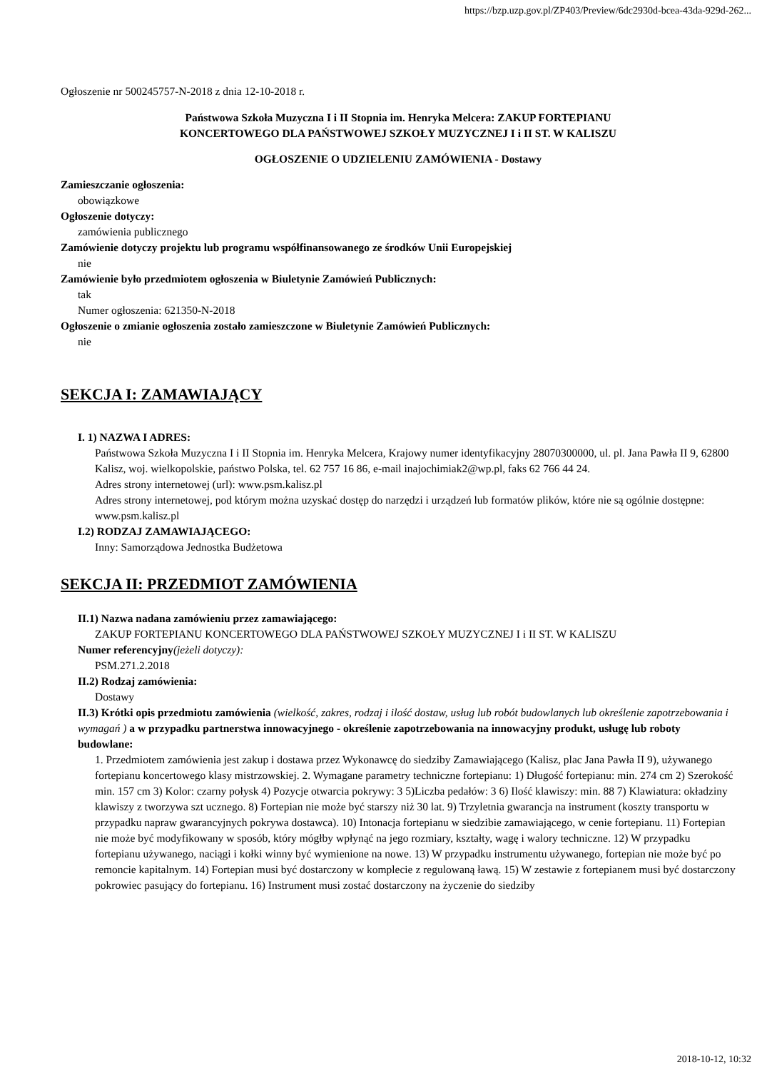https://bzp.uzp.gov.pl/ZP403/Preview/6dc2930d-bcea-43da-929d-262...
Ogłoszenie nr 500245757-N-2018 z dnia 12-10-2018 r.
Państwowa Szkoła Muzyczna I i II Stopnia im. Henryka Melcera: ZAKUP FORTEPIANU
KONCERTOWEGO DLA PAŃSTWOWEJ SZKOŁY MUZYCZNEJ I i II ST. W KALISZU
OGŁOSZENIE O UDZIELENIU ZAMÓWIENIA - Dostawy
Zamieszczanie ogłoszenia:
obowiązkowe
Ogłoszenie dotyczy:
zamówienia publicznego
Zamówienie dotyczy projektu lub programu współfinansowanego ze środków Unii Europejskiej
nie
Zamówienie było przedmiotem ogłoszenia w Biuletynie Zamówień Publicznych:
tak
Numer ogłoszenia: 621350-N-2018
Ogłoszenie o zmianie ogłoszenia zostało zamieszczone w Biuletynie Zamówień Publicznych:
nie
SEKCJA I: ZAMAWIAJĄCY
I. 1) NAZWA I ADRES:
Państwowa Szkoła Muzyczna I i II Stopnia im. Henryka Melcera, Krajowy numer identyfikacyjny 28070300000, ul. pl. Jana Pawła II 9, 62800 Kalisz, woj. wielkopolskie, państwo Polska, tel. 62 757 16 86, e-mail inajochimiak2@wp.pl, faks 62 766 44 24.
Adres strony internetowej (url): www.psm.kalisz.pl
Adres strony internetowej, pod którym można uzyskać dostęp do narzędzi i urządzeń lub formatów plików, które nie są ogólnie dostępne:
www.psm.kalisz.pl
I.2) RODZAJ ZAMAWIAJĄCEGO:
Inny: Samorządowa Jednostka Budżetowa
SEKCJA II: PRZEDMIOT ZAMÓWIENIA
II.1) Nazwa nadana zamówieniu przez zamawiającego:
ZAKUP FORTEPIANU KONCERTOWEGO DLA PAŃSTWOWEJ SZKOŁY MUZYCZNEJ I i II ST. W KALISZU
Numer referencyjny(jeżeli dotyczy):
PSM.271.2.2018
II.2) Rodzaj zamówienia:
Dostawy
II.3) Krótki opis przedmiotu zamówienia (wielkość, zakres, rodzaj i ilość dostaw, usług lub robót budowlanych lub określenie zapotrzebowania i wymagań ) a w przypadku partnerstwa innowacyjnego - określenie zapotrzebowania na innowacyjny produkt, usługę lub roboty budowlane:
1. Przedmiotem zamówienia jest zakup i dostawa przez Wykonawcę do siedziby Zamawiającego (Kalisz, plac Jana Pawła II 9), używanego fortepianu koncertowego klasy mistrzowskiej. 2. Wymagane parametry techniczne fortepianu: 1) Długość fortepianu: min. 274 cm 2) Szerokość min. 157 cm 3) Kolor: czarny połysk 4) Pozycje otwarcia pokrywy: 3 5)Liczba pedałów: 3 6) Ilość klawiszy: min. 88 7) Klawiatura: okładziny klawiszy z tworzywa szt ucznego. 8) Fortepian nie może być starszy niż 30 lat. 9) Trzyletnia gwarancja na instrument (koszty transportu w przypadku napraw gwarancyjnych pokrywa dostawca). 10) Intonacja fortepianu w siedzibie zamawiającego, w cenie fortepianu. 11) Fortepian nie może być modyfikowany w sposób, który mógłby wpłynąć na jego rozmiary, kształty, wagę i walory techniczne. 12) W przypadku fortepianu używanego, naciągi i kołki winny być wymienione na nowe. 13) W przypadku instrumentu używanego, fortepian nie może być po remoncie kapitalnym. 14) Fortepian musi być dostarczony w komplecie z regulowaną ławą. 15) W zestawie z fortepianem musi być dostarczony pokrowiec pasujący do fortepianu. 16) Instrument musi zostać dostarczony na życzenie do siedziby
2018-10-12, 10:32